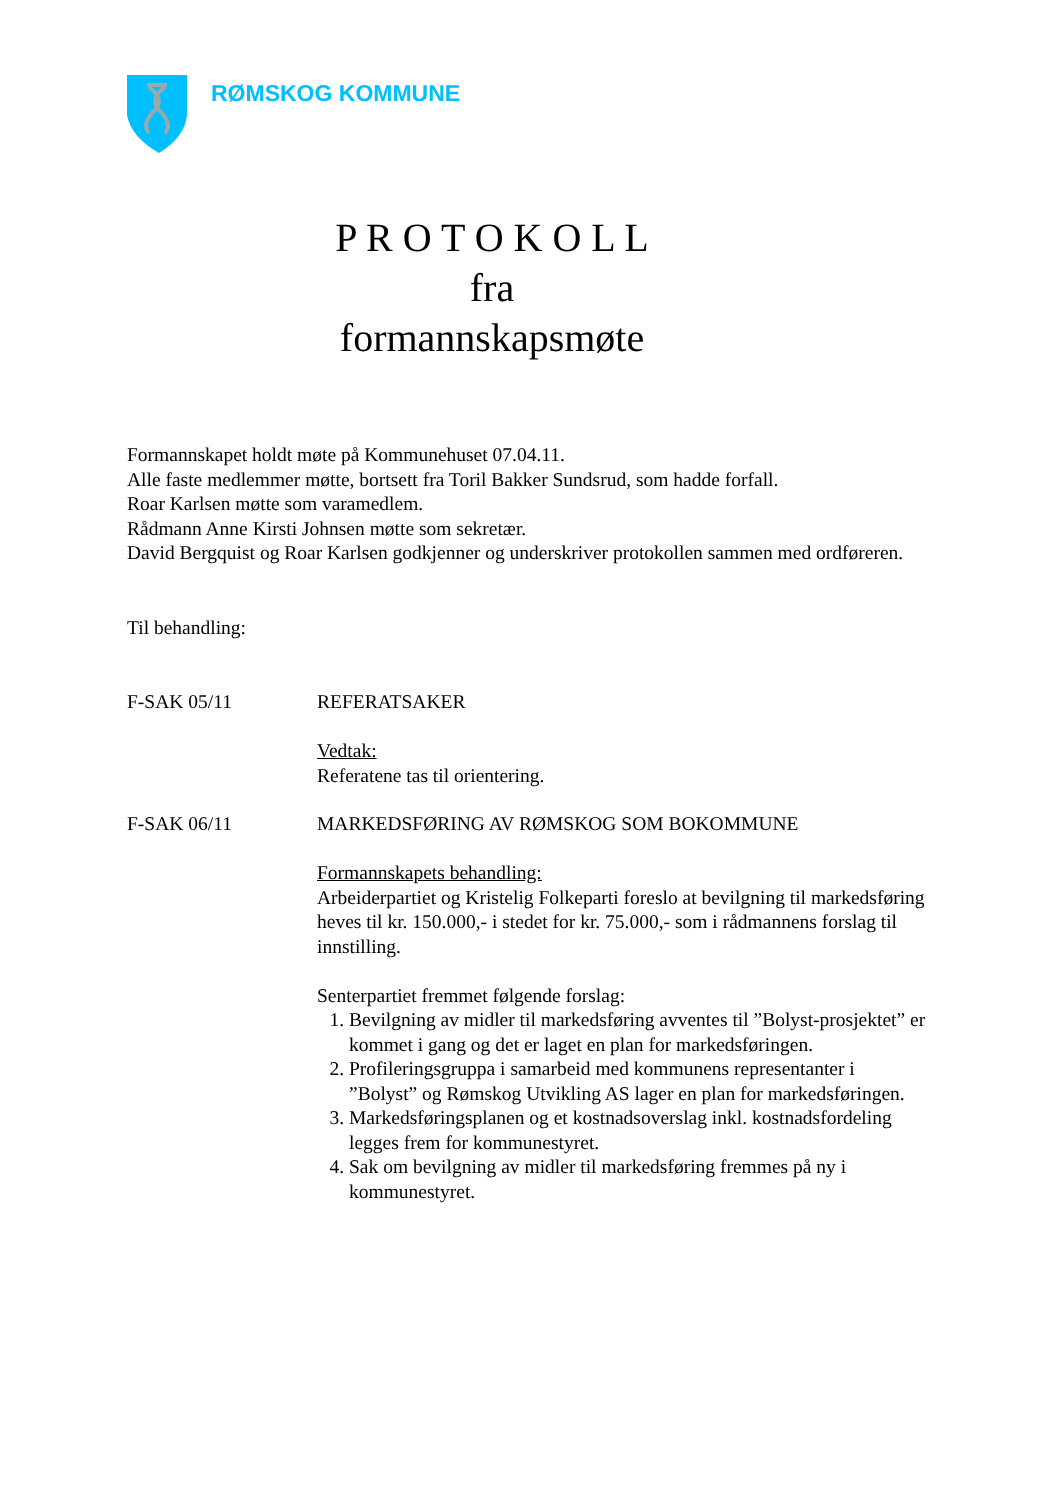RØMSKOG KOMMUNE
P R O T O K O L L
fra
formannskapsmøte
Formannskapet holdt møte på Kommunehuset 07.04.11.
Alle faste medlemmer møtte, bortsett fra Toril Bakker Sundsrud, som hadde forfall.
Roar Karlsen møtte som varamedlem.
Rådmann Anne Kirsti Johnsen møtte som sekretær.
David Bergquist og Roar Karlsen godkjenner og underskriver protokollen sammen med ordføreren.
Til behandling:
F-SAK 05/11 REFERATSAKER
Vedtak:
Referatene tas til orientering.
F-SAK 06/11 MARKEDSFØRING AV RØMSKOG SOM BOKOMMUNE
Formannskapets behandling:
Arbeiderpartiet og Kristelig Folkeparti foreslo at bevilgning til markedsføring heves til kr. 150.000,- i stedet for kr. 75.000,- som i rådmannens forslag til innstilling.
Senterpartiet fremmet følgende forslag:
1. Bevilgning av midler til markedsføring avventes til ”Bolyst-prosjektet” er kommet i gang og det er laget en plan for markedsføringen.
2. Profileringsgruppa i samarbeid med kommunens representanter i ”Bolyst” og Rømskog Utvikling AS lager en plan for markedsføringen.
3. Markedsføringsplanen og et kostnadsoverslag inkl. kostnadsfordeling legges frem for kommunestyret.
4. Sak om bevilgning av midler til markedsføring fremmes på ny i kommunestyret.